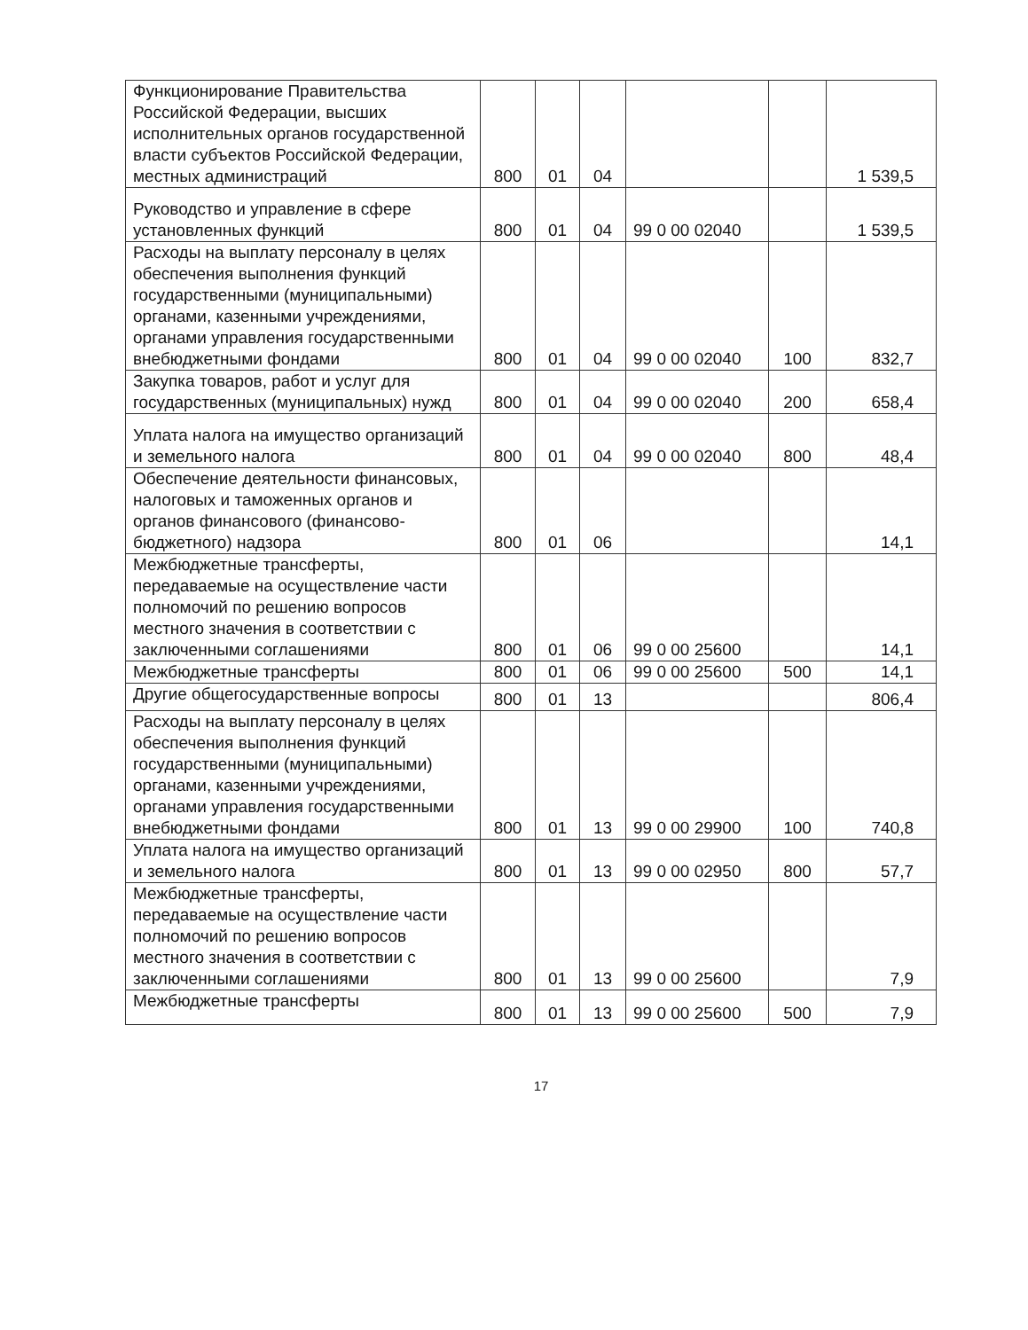| Функционирование Правительства Российской Федерации, высших исполнительных органов государственной власти субъектов Российской Федерации, местных администраций | 800 | 01 | 04 | | | 1 539,5 |
| Руководство и управление в сфере установленных функций | 800 | 01 | 04 | 99 0 00 02040 | | 1 539,5 |
| Расходы на выплату персоналу в целях обеспечения выполнения функций государственными (муниципальными) органами, казенными учреждениями, органами управления государственными внебюджетными фондами | 800 | 01 | 04 | 99 0 00 02040 | 100 | 832,7 |
| Закупка товаров, работ и услуг для государственных (муниципальных) нужд | 800 | 01 | 04 | 99 0 00 02040 | 200 | 658,4 |
| Уплата налога на имущество организаций и земельного налога | 800 | 01 | 04 | 99 0 00 02040 | 800 | 48,4 |
| Обеспечение деятельности финансовых, налоговых и таможенных органов и органов финансового (финансово-бюджетного) надзора | 800 | 01 | 06 | | | 14,1 |
| Межбюджетные трансферты, передаваемые на осуществление части полномочий по решению вопросов местного значения в соответствии с заключенными соглашениями | 800 | 01 | 06 | 99 0 00 25600 | | 14,1 |
| Межбюджетные трансферты | 800 | 01 | 06 | 99 0 00 25600 | 500 | 14,1 |
| Другие общегосударственные вопросы | 800 | 01 | 13 | | | 806,4 |
| Расходы на выплату персоналу в целях обеспечения выполнения функций государственными (муниципальными) органами, казенными учреждениями, органами управления государственными внебюджетными фондами | 800 | 01 | 13 | 99 0 00 29900 | 100 | 740,8 |
| Уплата налога на имущество организаций и земельного налога | 800 | 01 | 13 | 99 0 00 02950 | 800 | 57,7 |
| Межбюджетные трансферты, передаваемые на осуществление части полномочий по решению вопросов местного значения в соответствии с заключенными соглашениями | 800 | 01 | 13 | 99 0 00 25600 | | 7,9 |
| Межбюджетные трансферты | 800 | 01 | 13 | 99 0 00 25600 | 500 | 7,9 |
17